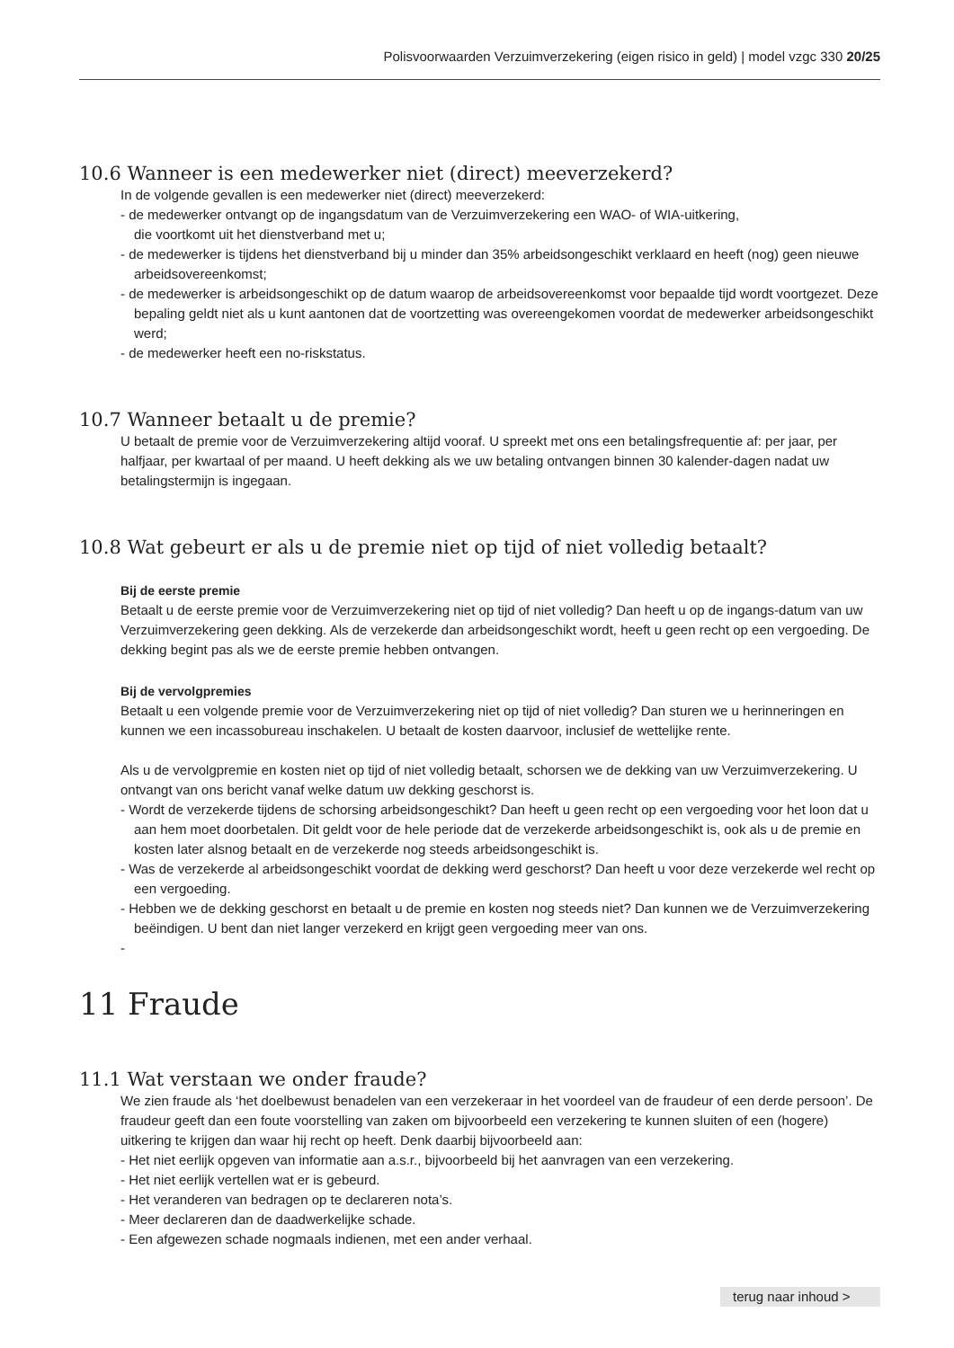Polisvoorwaarden Verzuimverzekering (eigen risico in geld) | model vzgc 330 20/25
10.6 Wanneer is een medewerker niet (direct) meeverzekerd?
In de volgende gevallen is een medewerker niet (direct) meeverzekerd:
- de medewerker ontvangt op de ingangsdatum van de Verzuimverzekering een WAO- of WIA-uitkering,
die voortkomt uit het dienstverband met u;
- de medewerker is tijdens het dienstverband bij u minder dan 35% arbeidsongeschikt verklaard en heeft (nog) geen nieuwe arbeidsovereenkomst;
- de medewerker is arbeidsongeschikt op de datum waarop de arbeidsovereenkomst voor bepaalde tijd wordt voortgezet. Deze bepaling geldt niet als u kunt aantonen dat de voortzetting was overeengekomen voordat de medewerker arbeidsongeschikt werd;
- de medewerker heeft een no-riskstatus.
10.7 Wanneer betaalt u de premie?
U betaalt de premie voor de Verzuimverzekering altijd vooraf. U spreekt met ons een betalingsfrequentie af: per jaar, per halfjaar, per kwartaal of per maand. U heeft dekking als we uw betaling ontvangen binnen 30 kalender-dagen nadat uw betalingstermijn is ingegaan.
10.8 Wat gebeurt er als u de premie niet op tijd of niet volledig betaalt?
Bij de eerste premie
Betaalt u de eerste premie voor de Verzuimverzekering niet op tijd of niet volledig? Dan heeft u op de ingangs-datum van uw Verzuimverzekering geen dekking. Als de verzekerde dan arbeidsongeschikt wordt, heeft u geen recht op een vergoeding. De dekking begint pas als we de eerste premie hebben ontvangen.
Bij de vervolgpremies
Betaalt u een volgende premie voor de Verzuimverzekering niet op tijd of niet volledig? Dan sturen we u herinneringen en kunnen we een incassobureau inschakelen. U betaalt de kosten daarvoor, inclusief de wettelijke rente.
Als u de vervolgpremie en kosten niet op tijd of niet volledig betaalt, schorsen we de dekking van uw Verzuimverzekering. U ontvangt van ons bericht vanaf welke datum uw dekking geschorst is.
- Wordt de verzekerde tijdens de schorsing arbeidsongeschikt? Dan heeft u geen recht op een vergoeding voor het loon dat u aan hem moet doorbetalen. Dit geldt voor de hele periode dat de verzekerde arbeidsongeschikt is, ook als u de premie en kosten later alsnog betaalt en de verzekerde nog steeds arbeidsongeschikt is.
- Was de verzekerde al arbeidsongeschikt voordat de dekking werd geschorst? Dan heeft u voor deze verzekerde wel recht op een vergoeding.
- Hebben we de dekking geschorst en betaalt u de premie en kosten nog steeds niet? Dan kunnen we de Verzuimverzekering beëindigen. U bent dan niet langer verzekerd en krijgt geen vergoeding meer van ons.
-
11 Fraude
11.1 Wat verstaan we onder fraude?
We zien fraude als ‘het doelbewust benadelen van een verzekeraar in het voordeel van de fraudeur of een derde persoon’. De fraudeur geeft dan een foute voorstelling van zaken om bijvoorbeeld een verzekering te kunnen sluiten of een (hogere) uitkering te krijgen dan waar hij recht op heeft. Denk daarbij bijvoorbeeld aan:
- Het niet eerlijk opgeven van informatie aan a.s.r., bijvoorbeeld bij het aanvragen van een verzekering.
- Het niet eerlijk vertellen wat er is gebeurd.
- Het veranderen van bedragen op te declareren nota’s.
- Meer declareren dan de daadwerkelijke schade.
- Een afgewezen schade nogmaals indienen, met een ander verhaal.
terug naar inhoud >